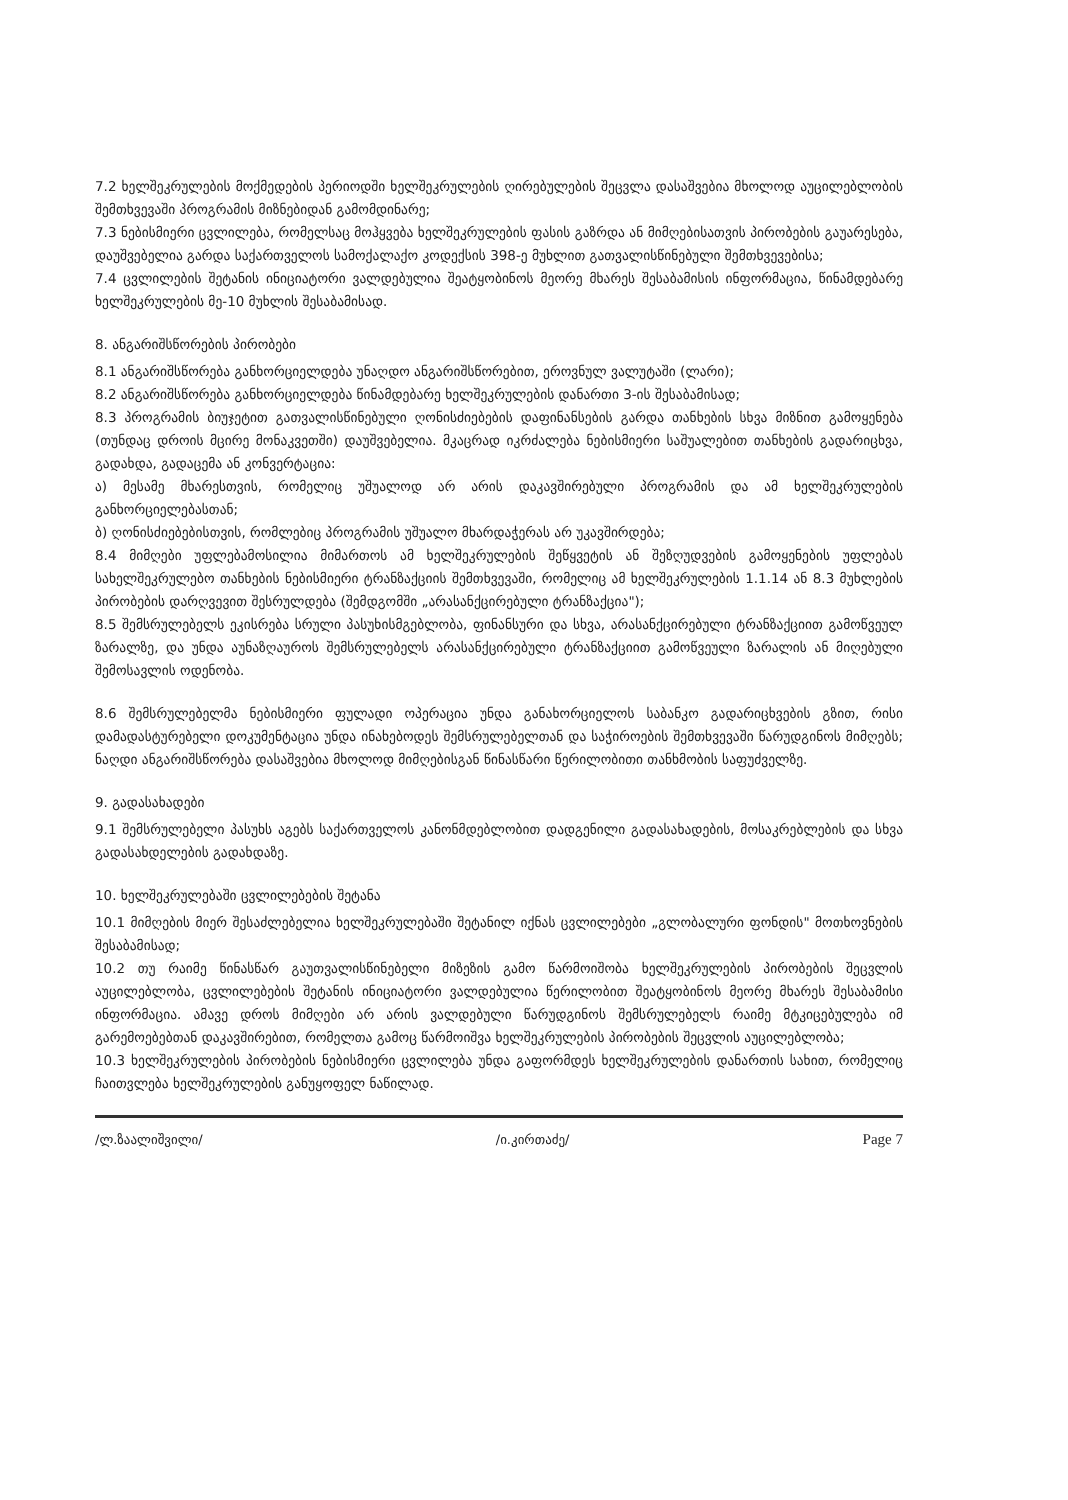7.2 ხელშეკრულების მოქმედების პერიოდში ხელშეკრულების ღირებულების შეცვლა დასაშვებია მხოლოდ აუცილებლობის შემთხვევაში პროგრამის მიზნებიდან გამომდინარე;
7.3 ნებისმიერი ცვლილება, რომელსაც მოჰყვება ხელშეკრულების ფასის გაზრდა ან მიმღებისათვის პირობების გაუარესება, დაუშვებელია გარდა საქართველოს სამოქალაქო კოდექსის 398-ე მუხლით გათვალისწინებული შემთხვევებისა;
7.4 ცვლილების შეტანის ინიციატორი ვალდებულია შეატყობინოს მეორე მხარეს შესაბამისის ინფორმაცია, წინამდებარე ხელშეკრულების მე-10 მუხლის შესაბამისად.
8. ანგარიშსწორების პირობები
8.1 ანგარიშსწორება განხორციელდება უნაღდო ანგარიშსწორებით, ეროვნულ ვალუტაში (ლარი);
8.2 ანგარიშსწორება განხორციელდება წინამდებარე ხელშეკრულების დანართი 3-ის შესაბამისად;
8.3 პროგრამის ბიუჯეტით გათვალისწინებული ღონისძიებების დაფინანსების გარდა თანხების სხვა მიზნით გამოყენება (თუნდაც დროის მცირე მონაკვეთში) დაუშვებელია. მკაცრად იკრძალება ნებისმიერი საშუალებით თანხების გადარიცხვა, გადახდა, გადაცემა ან კონვერტაცია:
ა) მესამე მხარესთვის, რომელიც უშუალოდ არ არის დაკავშირებული პროგრამის და ამ ხელშეკრულების განხორციელებასთან;
ბ) ღონისძიებებისთვის, რომლებიც პროგრამის უშუალო მხარდაჭერას არ უკავშირდება;
8.4 მიმღები უფლებამოსილია მიმართოს ამ ხელშეკრულების შეწყვეტის ან შეზღუდვების გამოყენების უფლებას სახელშეკრულებო თანხების ნებისმიერი ტრანზაქციის შემთხვევაში, რომელიც ამ ხელშეკრულების 1.1.14 ან 8.3 მუხლების პირობების დარღვევით შესრულდება (შემდგომში „არასანქცირებული ტრანზაქცია");
8.5 შემსრულებელს ეკისრება სრული პასუხისმგებლობა, ფინანსური და სხვა, არასანქცირებული ტრანზაქციით გამოწვეულ ზარალზე, და უნდა აუნაზღაუროს შემსრულებელს არასანქცირებული ტრანზაქციით გამოწვეული ზარალის ან მიღებული შემოსავლის ოდენობა.
8.6 შემსრულებელმა ნებისმიერი ფულადი ოპერაცია უნდა განახორციელოს საბანკო გადარიცხვების გზით, რისი დამადასტურებელი დოკუმენტაცია უნდა ინახებოდეს შემსრულებელთან და საჭიროების შემთხვევაში წარუდგინოს მიმღებს; ნაღდი ანგარიშსწორება დასაშვებია მხოლოდ მიმღებისგან წინასწარი წერილობითი თანხმობის საფუძველზე.
9. გადასახადები
9.1 შემსრულებელი პასუხს აგებს საქართველოს კანონმდებლობით დადგენილი გადასახადების, მოსაკრებლების და სხვა გადასახდელების გადახდაზე.
10. ხელშეკრულებაში ცვლილებების შეტანა
10.1 მიმღების მიერ შესაძლებელია ხელშეკრულებაში შეტანილ იქნას ცვლილებები „გლობალური ფონდის" მოთხოვნების შესაბამისად;
10.2 თუ რაიმე წინასწარ გაუთვალისწინებელი მიზეზის გამო წარმოიშობა ხელშეკრულების პირობების შეცვლის აუცილებლობა, ცვლილებების შეტანის ინიციატორი ვალდებულია წერილობით შეატყობინოს მეორე მხარეს შესაბამისი ინფორმაცია. ამავე დროს მიმღები არ არის ვალდებული წარუდგინოს შემსრულებელს რაიმე მტკიცებულება იმ გარემოებებთან დაკავშირებით, რომელთა გამოც წარმოიშვა ხელშეკრულების პირობების შეცვლის აუცილებლობა;
10.3 ხელშეკრულების პირობების ნებისმიერი ცვლილება უნდა გაფორმდეს ხელშეკრულების დანართის სახით, რომელიც ჩაითვლება ხელშეკრულების განუყოფელ ნაწილად.
/ლ.ზაალიშვილი/ /ი.კირთაძე/ Page 7